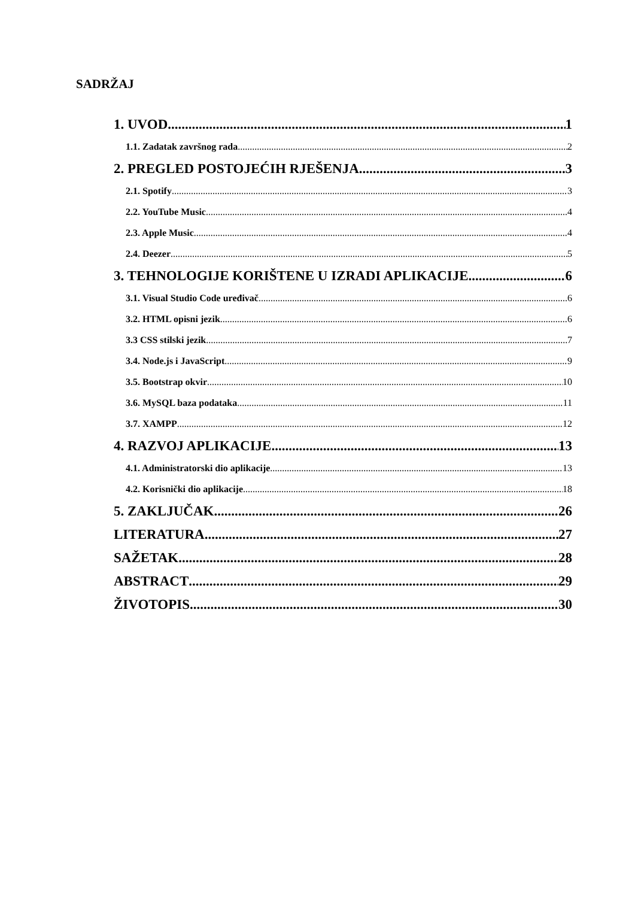SADRŽAJ
1. UVOD 1
1.1. Zadatak završnog rada 2
2. PREGLED POSTOJEĆIH RJEŠENJA 3
2.1. Spotify 3
2.2. YouTube Music 4
2.3. Apple Music 4
2.4. Deezer 5
3. TEHNOLOGIJE KORIŠTENE U IZRADI APLIKACIJE 6
3.1. Visual Studio Code uređivač 6
3.2. HTML opisni jezik 6
3.3 CSS stilski jezik 7
3.4. Node.js i JavaScript 9
3.5. Bootstrap okvir 10
3.6. MySQL baza podataka 11
3.7. XAMPP 12
4. RAZVOJ APLIKACIJE 13
4.1. Administratorski dio aplikacije 13
4.2. Korisnički dio aplikacije 18
5. ZAKLJUČAK 26
LITERATURA 27
SAŽETAK 28
ABSTRACT 29
ŽIVOTOPIS 30